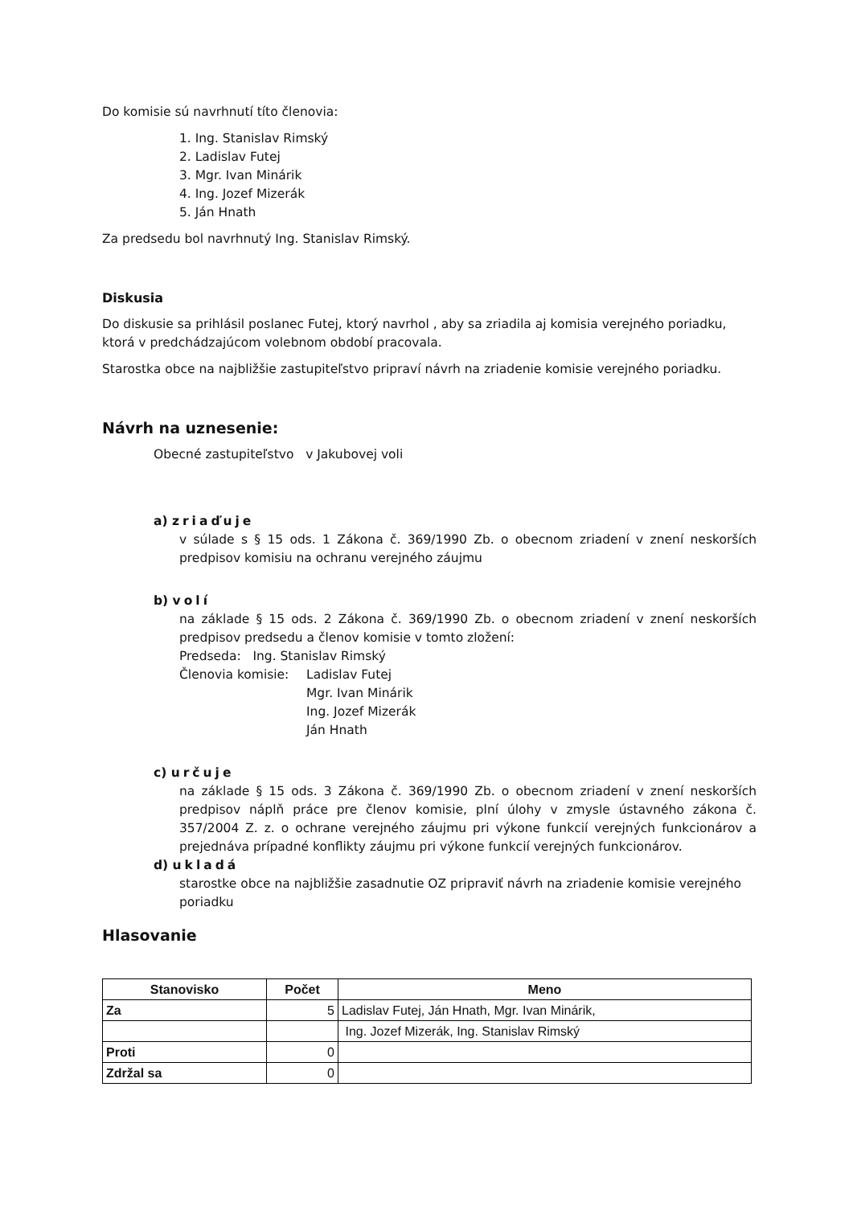Do komisie sú navrhnutí títo členovia:
1. Ing. Stanislav Rimský
2. Ladislav Futej
3. Mgr. Ivan Minárik
4. Ing. Jozef Mizerák
5. Ján Hnath
Za predsedu bol navrhnutý Ing. Stanislav Rimský.
Diskusia
Do diskusie sa prihlásil poslanec Futej, ktorý navrhol , aby sa zriadila aj komisia verejného poriadku, ktorá v predchádzajúcom volebnom období pracovala.
Starostka obce na najbližšie zastupiteľstvo pripraví návrh na zriadenie komisie verejného poriadku.
Návrh na uznesenie:
Obecné zastupiteľstvo v Jakubovej voli
a) zriaďuje
v súlade s § 15 ods. 1 Zákona č. 369/1990 Zb. o obecnom zriadení v znení neskorších predpisov komisiu na ochranu verejného záujmu
b) volí
na základe § 15 ods. 2 Zákona č. 369/1990 Zb. o obecnom zriadení v znení neskorších predpisov predsedu a členov komisie v tomto zložení:
Predseda: Ing. Stanislav Rimský
Členovia komisie:
Ladislav Futej
Mgr. Ivan Minárik
Ing. Jozef Mizerák
Ján Hnath
c) určuje
na základe § 15 ods. 3 Zákona č. 369/1990 Zb. o obecnom zriadení v znení neskorších predpisov náplň práce pre členov komisie, plní úlohy v zmysle ústavného zákona č. 357/2004 Z. z. o ochrane verejného záujmu pri výkone funkcií verejných funkcionárov a prejednáva prípadné konflikty záujmu pri výkone funkcií verejných funkcionárov.
d) ukladá
starostke obce na najbližšie zasadnutie OZ pripraviť návrh na zriadenie komisie verejného poriadku
Hlasovanie
| Stanovisko | Počet | Meno |
| --- | --- | --- |
| Za | 5 | Ladislav Futej, Ján Hnath, Mgr. Ivan Minárik, |
| | | Ing. Jozef Mizerák, Ing. Stanislav Rimský |
| Proti | 0 | |
| Zdržal sa | 0 | |